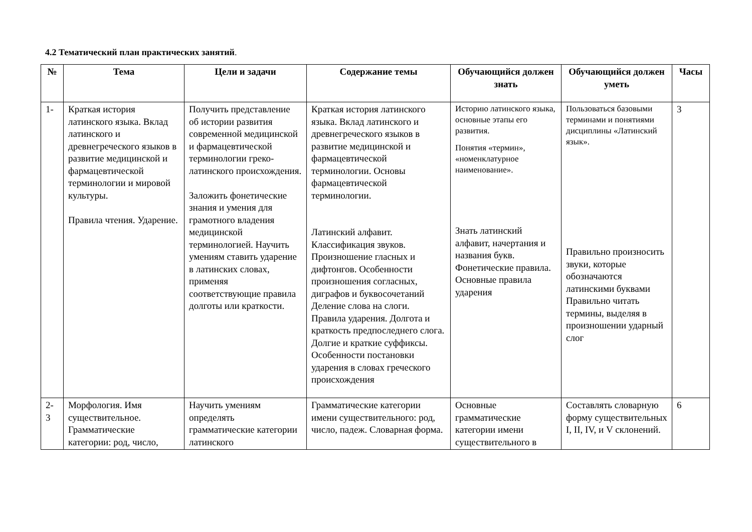4.2 Тематический план практических занятий.
| № | Тема | Цели и задачи | Содержание темы | Обучающийся должен знать | Обучающийся должен уметь | Часы |
| --- | --- | --- | --- | --- | --- | --- |
| 1- | Краткая история латинского языка. Вклад латинского и древнегреческого языков в развитие медицинской и фармацевтической терминологии и мировой культуры. Правила чтения. Ударение. | Получить представление об истории развития современной медицинской и фармацевтической терминологии греко-латинского происхождения. Заложить фонетические знания и умения для грамотного владения медицинской терминологией. Научить умениям ставить ударение в латинских словах, применяя соответствующие правила долготы или краткости. | Краткая история латинского языка. Вклад латинского и древнегреческого языков в развитие медицинской и фармацевтической терминологии. Основы фармацевтической терминологии. Латинский алфавит. Классификация звуков. Произношение гласных и дифтонгов. Особенности произношения согласных, диграфов и буквосочетаний Деление слова на слоги. Правила ударения. Долгота и краткость предпоследнего слога. Долгие и краткие суффиксы. Особенности постановки ударения в словах греческого происхождения | Историю латинского языка, основные этапы его развития. Понятия «термин», «номенклатурное наименование». Знать латинский алфавит, начертания и названия букв. Фонетические правила. Основные правила ударения | Пользоваться базовыми терминами и понятиями дисциплины «Латинский язык». Правильно произносить звуки, которые обозначаются латинскими буквами Правильно читать термины, выделяя в произношении ударный слог | 3 |
| 2- 3 | Морфология. Имя существительное. Грамматические категории: род, число, | Научить умениям определять грамматические категории латинского | Грамматические категории имени существительного: род, число, падеж. Словарная форма. | Основные грамматические категории имени существительного в | Составлять словарную форму существительных I, II, IV, и V склонений. | 6 |